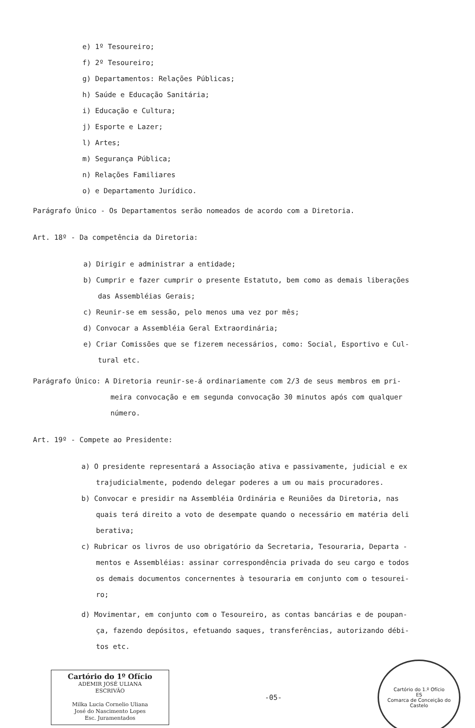e) 1º Tesoureiro;
f) 2º Tesoureiro;
g) Departamentos: Relações Públicas;
h) Saúde e Educação Sanitária;
i) Educação e Cultura;
j) Esporte e Lazer;
l) Artes;
m) Segurança Pública;
n) Relações Familiares
o) e Departamento Jurídico.
Parágrafo Único - Os Departamentos serão nomeados de acordo com a Diretoria.
Art. 18º - Da competência da Diretoria:
a) Dirigir e administrar a entidade;
b) Cumprir e fazer cumprir o presente Estatuto, bem como as demais liberações
das Assembléias Gerais;
c) Reunir-se em sessão, pelo menos uma vez por mês;
d) Convocar a Assembléia Geral Extraordinária;
e) Criar Comissões que se fizerem necessários, como: Social, Esportivo e Cul-
tural etc.
Parágrafo Único: A Diretoria reunir-se-á ordinariamente com 2/3 de seus membros em pri-
meira convocação e em segunda convocação 30 minutos após com qualquer
número.
Art. 19º - Compete ao Presidente:
a) O presidente representará a Associação ativa e passivamente, judicial e ex
trajudicialmente, podendo delegar poderes a um ou mais procuradores.
b) Convocar e presidir na Assembléia Ordinária e Reuniões da Diretoria, nas
quais terá direito a voto de desempate quando o necessário em matéria deli
berativa;
c) Rubricar os livros de uso obrigatório da Secretaria, Tesouraria, Departa -
mentos e Assembléias: assinar correspondência privada do seu cargo e todos
os demais documentos concernentes à tesouraria em conjunto com o tesourei-
ro;
d) Movimentar, em conjunto com o Tesoureiro, as contas bancárias e de poupan-
ça, fazendo depósitos, efetuando saques, transferências, autorizando débi-
tos etc.
Cartório do 1º Ofício
ADEMIR JOSÉ ULIANA
ESCRIVÃO
Milka Lucia Cornelio Uliana
José do Nascimento Lopes
Esc. Juramentados
-05-
Cartório do 1.º Ofício
ES
Comarca de Conceição do Castelo